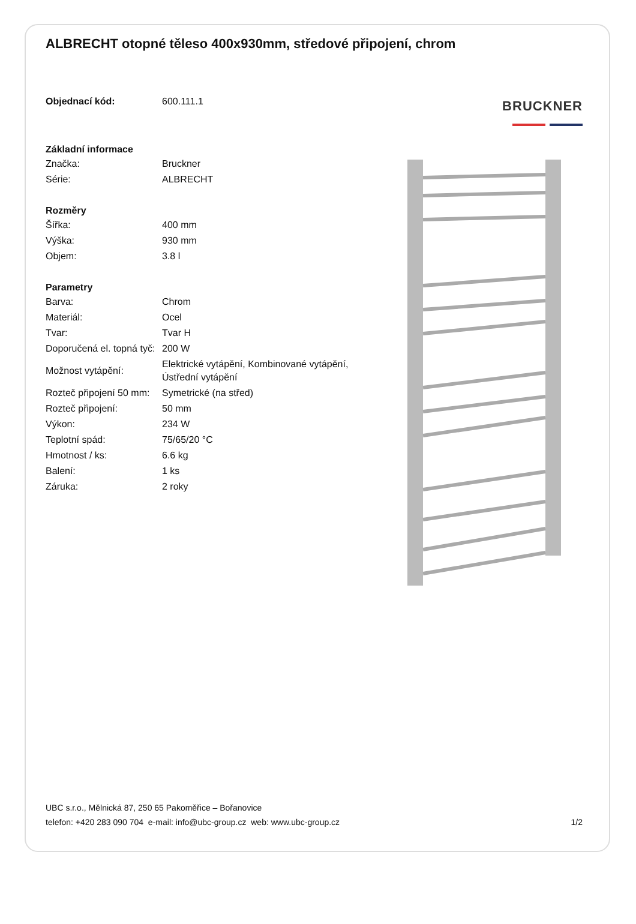ALBRECHT otopné těleso 400x930mm, středové připojení, chrom
| Objednací kód: | 600.111.1 |
| Základní informace | |
| Značka: | Bruckner |
| Série: | ALBRECHT |
| Rozměry | |
| Šířka: | 400 mm |
| Výška: | 930 mm |
| Objem: | 3.8 l |
| Parametry | |
| Barva: | Chrom |
| Materiál: | Ocel |
| Tvar: | Tvar H |
| Doporučená el. topná tyč: | 200 W |
| Možnost vytápění: | Elektrické vytápění, Kombinované vytápění, Ústřední vytápění |
| Rozteč připojení 50 mm: | Symetrické (na střed) |
| Rozteč připojení: | 50 mm |
| Výkon: | 234 W |
| Teplotní spád: | 75/65/20 °C |
| Hmotnost / ks: | 6.6 kg |
| Balení: | 1 ks |
| Záruka: | 2 roky |
BRUCKNER
UBC s.r.o., Mělnická 87, 250 65 Pakoměřice – Bořanovice
telefon: +420 283 090 704 e-mail: info@ubc-group.cz web: www.ubc-group.cz
1/2